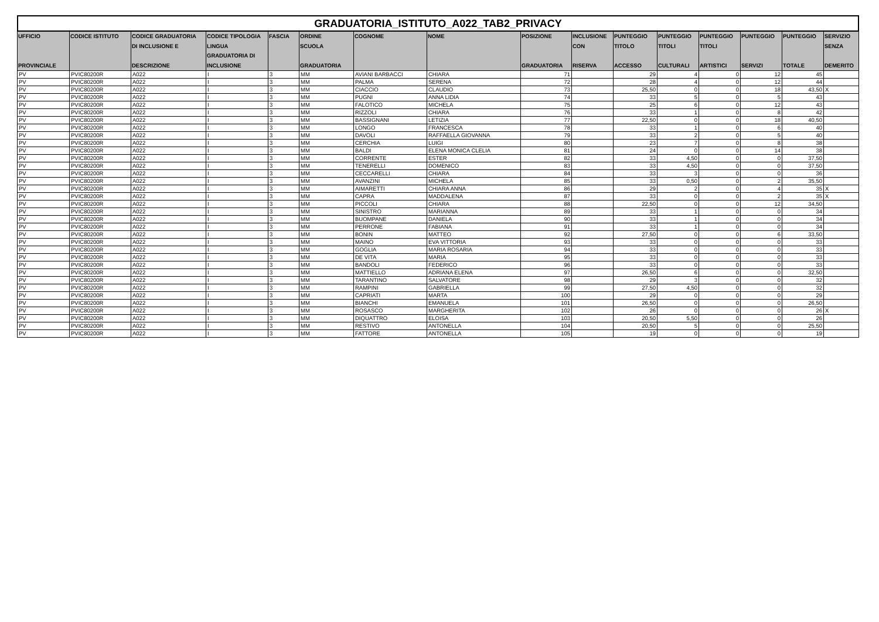GRADUATORIA_ISTITUTO_A022_TAB2_PRIVACY
| UFFICIO PROVINCIALE | CODICE ISTITUTO | CODICE GRADUATORIA DI INCLUSIONE E DESCRIZIONE | CODICE TIPOLOGIA LINGUA GRADUATORIA DI INCLUSIONE | FASCIA | ORDINE SCUOLA GRADUATORIA | COGNOME | NOME | POSIZIONE GRADUATORIA | INCLUSIONE CON RISERVA | PUNTEGGIO TITOLO ACCESSO | PUNTEGGIO TITOLI CULTURALI | PUNTEGGIO TITOLI ARTISTICI | PUNTEGGIO SERVIZI | PUNTEGGIO TOTALE | SERVIZIO SENZA DEMERITO |
| --- | --- | --- | --- | --- | --- | --- | --- | --- | --- | --- | --- | --- | --- | --- | --- |
| PV | PVIC80200R | A022 | I | 3 | MM | AVIANI BARBACCI | CHIARA | 71 | | 29 | 4 | 0 | 12 | 45 | |
| PV | PVIC80200R | A022 | I | 3 | MM | PALMA | SERENA | 72 | | 28 | 4 | 0 | 12 | 44 | |
| PV | PVIC80200R | A022 | I | 3 | MM | CIACCIO | CLAUDIO | 73 | | 25,50 | 0 | 0 | 18 | 43,50 | X |
| PV | PVIC80200R | A022 | I | 3 | MM | PUGNI | ANNA LIDIA | 74 | | 33 | 5 | 0 | 5 | 43 | |
| PV | PVIC80200R | A022 | I | 3 | MM | FALOTICO | MICHELA | 75 | | 25 | 6 | 0 | 12 | 43 | |
| PV | PVIC80200R | A022 | I | 3 | MM | RIZZOLI | CHIARA | 76 | | 33 | 1 | 0 | 8 | 42 | |
| PV | PVIC80200R | A022 | I | 3 | MM | BASSIGNANI | LETIZIA | 77 | | 22,50 | 0 | 0 | 18 | 40,50 | |
| PV | PVIC80200R | A022 | I | 3 | MM | LONGO | FRANCESCA | 78 | | 33 | 1 | 0 | 6 | 40 | |
| PV | PVIC80200R | A022 | I | 3 | MM | DAVOLI | RAFFAELLA GIOVANNA | 79 | | 33 | 2 | 0 | 5 | 40 | |
| PV | PVIC80200R | A022 | I | 3 | MM | CERCHIA | LUIGI | 80 | | 23 | 7 | 0 | 8 | 38 | |
| PV | PVIC80200R | A022 | I | 3 | MM | BALDI | ELENA MONICA CLELIA | 81 | | 24 | 0 | 0 | 14 | 38 | |
| PV | PVIC80200R | A022 | I | 3 | MM | CORRENTE | ESTER | 82 | | 33 | 4,50 | 0 | 0 | 37,50 | |
| PV | PVIC80200R | A022 | I | 3 | MM | TENERELLI | DOMENICO | 83 | | 33 | 4,50 | 0 | 0 | 37,50 | |
| PV | PVIC80200R | A022 | I | 3 | MM | CECCARELLI | CHIARA | 84 | | 33 | 3 | 0 | 0 | 36 | |
| PV | PVIC80200R | A022 | I | 3 | MM | AVANZINI | MICHELA | 85 | | 33 | 0,50 | 0 | 2 | 35,50 | |
| PV | PVIC80200R | A022 | I | 3 | MM | AIMARETTI | CHIARA ANNA | 86 | | 29 | 2 | 0 | 4 | 35 | X |
| PV | PVIC80200R | A022 | I | 3 | MM | CAPRA | MADDALENA | 87 | | 33 | 0 | 0 | 2 | 35 | X |
| PV | PVIC80200R | A022 | I | 3 | MM | PICCOLI | CHIARA | 88 | | 22,50 | 0 | 0 | 12 | 34,50 | |
| PV | PVIC80200R | A022 | I | 3 | MM | SINISTRO | MARIANNA | 89 | | 33 | 1 | 0 | 0 | 34 | |
| PV | PVIC80200R | A022 | I | 3 | MM | BUOMPANE | DANIELA | 90 | | 33 | 1 | 0 | 0 | 34 | |
| PV | PVIC80200R | A022 | I | 3 | MM | PERRONE | FABIANA | 91 | | 33 | 1 | 0 | 0 | 34 | |
| PV | PVIC80200R | A022 | I | 3 | MM | BONIN | MATTEO | 92 | | 27,50 | 0 | 0 | 6 | 33,50 | |
| PV | PVIC80200R | A022 | I | 3 | MM | MAINO | EVA VITTORIA | 93 | | 33 | 0 | 0 | 0 | 33 | |
| PV | PVIC80200R | A022 | I | 3 | MM | GOGLIA | MARIA ROSARIA | 94 | | 33 | 0 | 0 | 0 | 33 | |
| PV | PVIC80200R | A022 | I | 3 | MM | DE VITA | MARIA | 95 | | 33 | 0 | 0 | 0 | 33 | |
| PV | PVIC80200R | A022 | I | 3 | MM | BANDOLI | FEDERICO | 96 | | 33 | 0 | 0 | 0 | 33 | |
| PV | PVIC80200R | A022 | I | 3 | MM | MATTIELLO | ADRIANA ELENA | 97 | | 26,50 | 6 | 0 | 0 | 32,50 | |
| PV | PVIC80200R | A022 | I | 3 | MM | TARANTINO | SALVATORE | 98 | | 29 | 3 | 0 | 0 | 32 | |
| PV | PVIC80200R | A022 | I | 3 | MM | RAMPINI | GABRIELLA | 99 | | 27,50 | 4,50 | 0 | 0 | 32 | |
| PV | PVIC80200R | A022 | I | 3 | MM | CAPRIATI | MARTA | 100 | | 29 | 0 | 0 | 0 | 29 | |
| PV | PVIC80200R | A022 | I | 3 | MM | BIANCHI | EMANUELA | 101 | | 26,50 | 0 | 0 | 0 | 26,50 | |
| PV | PVIC80200R | A022 | I | 3 | MM | ROSASCO | MARGHERITA | 102 | | 26 | 0 | 0 | 0 | 26 | X |
| PV | PVIC80200R | A022 | I | 3 | MM | DIQUATTRO | ELOISA | 103 | | 20,50 | 5,50 | 0 | 0 | 26 | |
| PV | PVIC80200R | A022 | I | 3 | MM | RESTIVO | ANTONELLA | 104 | | 20,50 | 5 | 0 | 0 | 25,50 | |
| PV | PVIC80200R | A022 | I | 3 | MM | FATTORE | ANTONELLA | 105 | | 19 | 0 | 0 | 0 | 19 | |